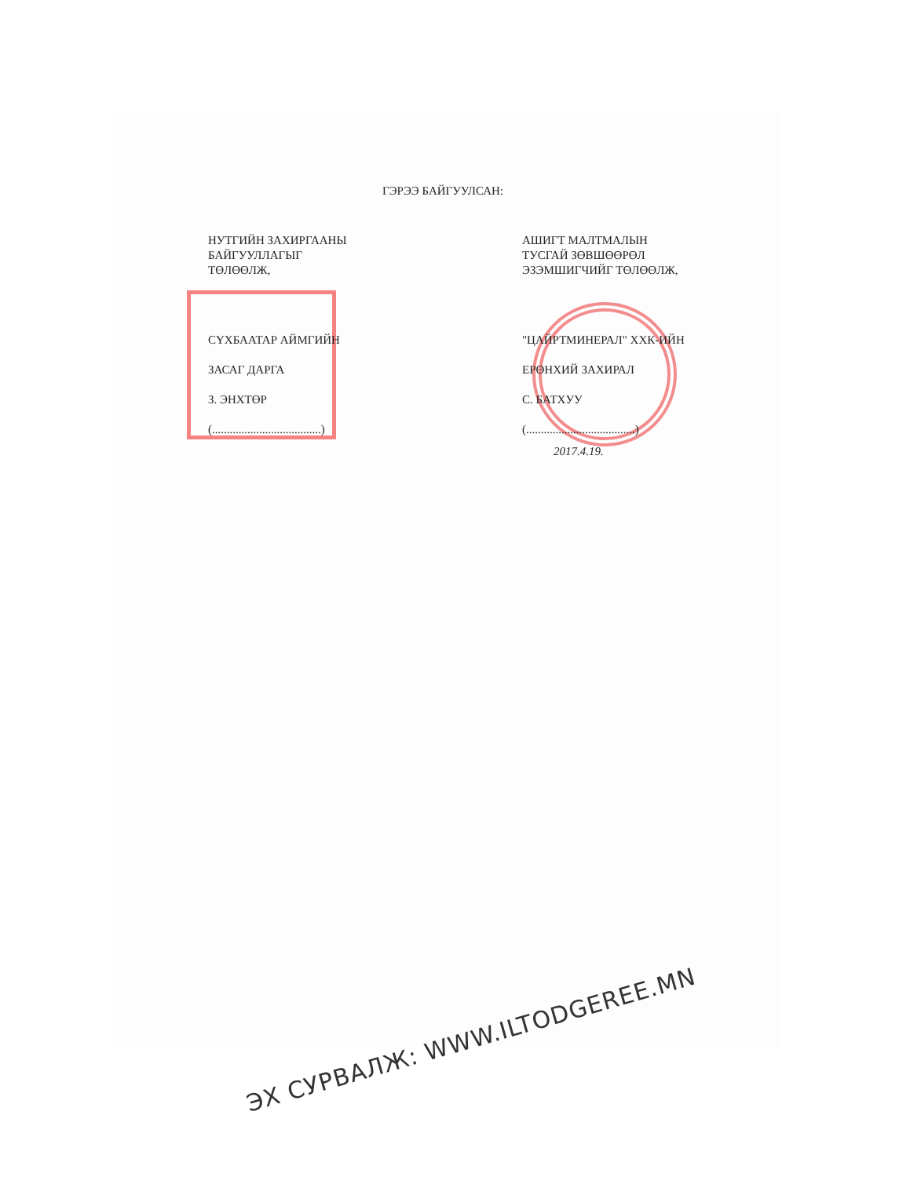ГЭРЭЭ БАЙГУУЛСАН:
НУТГИЙН ЗАХИРГААНЫ
БАЙГУУЛЛАГЫГ
ТӨЛӨӨЛЖ,
СҮХБААТАР АЙМГИЙН
ЗАСАГ ДАРГА
З. ЭНХТӨР
(.....................................)
АШИГТ МАЛТМАЛЫН
ТУСГАЙ ЗӨВШӨӨРӨЛ
ЭЗЭМШИГЧИЙГ ТӨЛӨӨЛЖ,
"ЦАЙРТМИНЕРАЛ" ХХК-ИЙН
ЕРӨНХИЙ ЗАХИРАЛ
С. БАТХУУ
(.....................................)
2017.4.19.
ЭХ СУРВАЛЖ: WWW.ILTODGEREE.MN